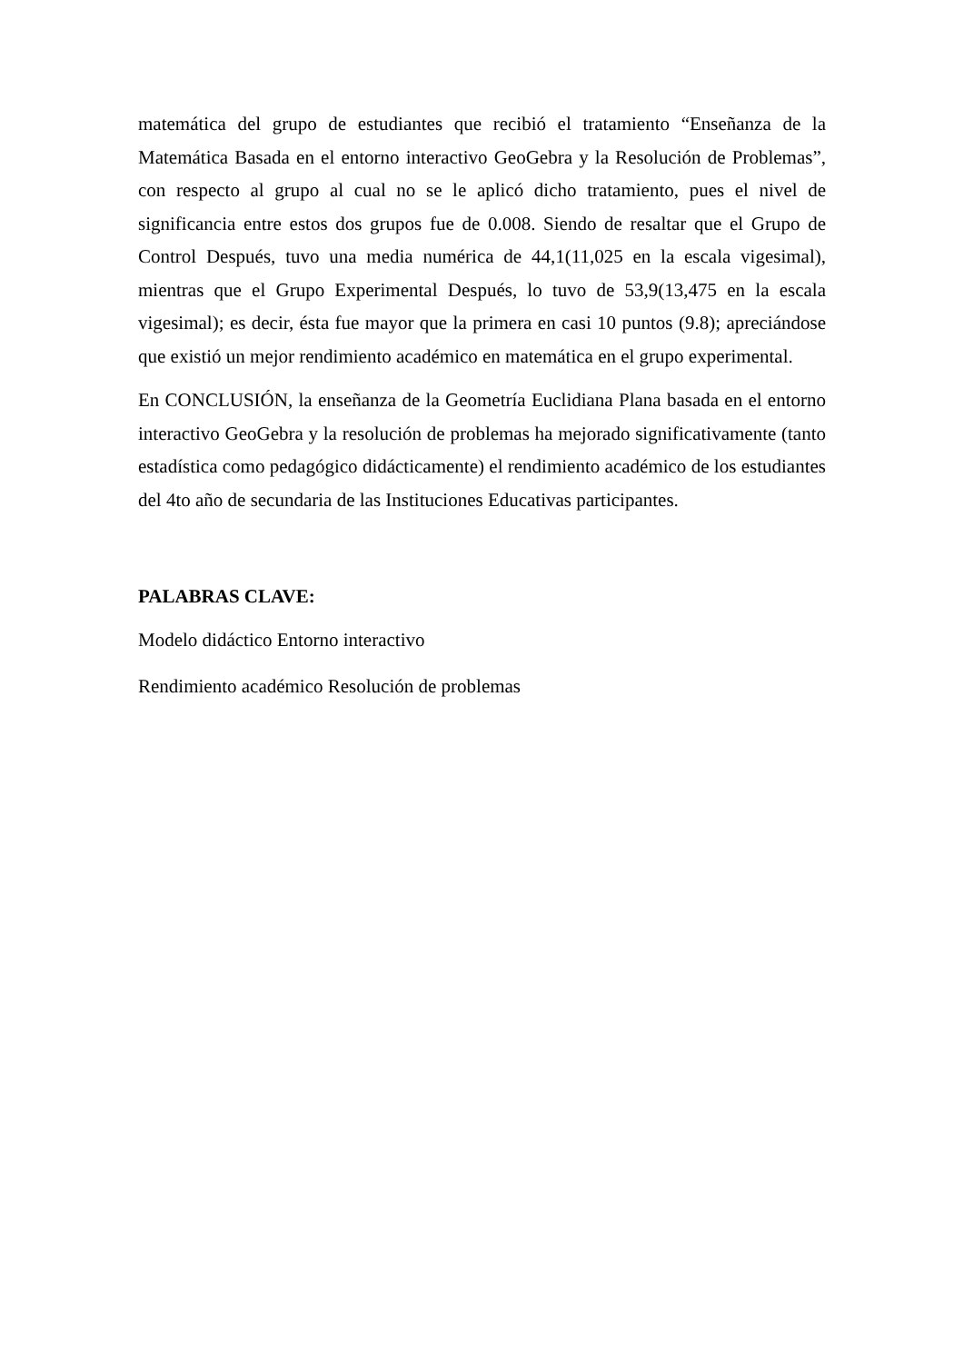matemática del grupo de estudiantes que recibió el tratamiento “Enseñanza de la Matemática Basada en el entorno interactivo GeoGebra y la Resolución de Problemas”, con respecto al grupo al cual no se le aplicó dicho tratamiento, pues el nivel de significancia entre estos dos grupos fue de 0.008. Siendo de resaltar que el Grupo de Control Después, tuvo una media numérica de 44,1(11,025 en la escala vigesimal), mientras que el Grupo Experimental Después, lo tuvo de 53,9(13,475 en la escala vigesimal); es decir, ésta fue mayor que la primera en casi 10 puntos (9.8); apreciándose que existió un mejor rendimiento académico en matemática en el grupo experimental.
En CONCLUSIÓN, la enseñanza de la Geometría Euclidiana Plana basada en el entorno interactivo GeoGebra y la resolución de problemas ha mejorado significativamente (tanto estadística como pedagógico didácticamente) el rendimiento académico de los estudiantes del 4to año de secundaria de las Instituciones Educativas participantes.
PALABRAS CLAVE:
Modelo didáctico Entorno interactivo
Rendimiento académico Resolución de problemas